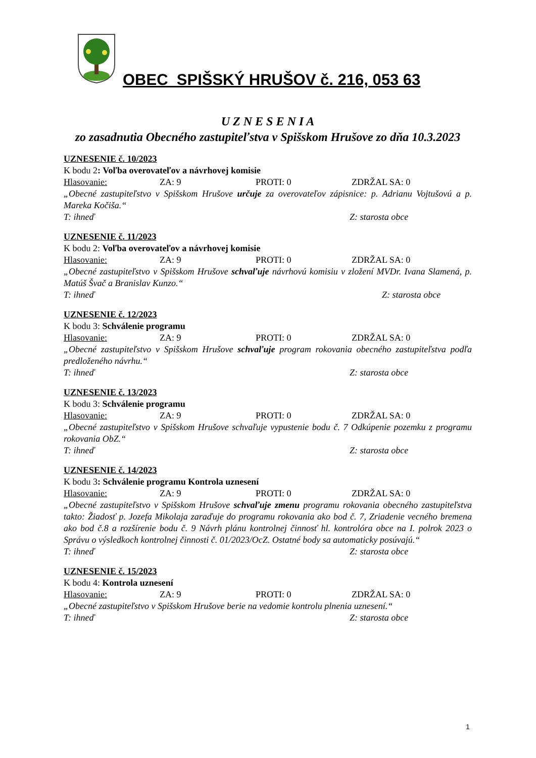OBEC SPIŠSKÝ HRUŠOV č. 216, 053 63
U Z N E S E N I A
zo zasadnutia Obecného zastupiteľstva v Spišskom Hrušove zo dňa 10.3.2023
UZNESENIE č. 10/2023
K bodu 2: Voľba overovateľov a návrhovej komisie
Hlasovanie: ZA: 9 PROTI: 0 ZDRŽAL SA: 0
„Obecné zastupiteľstvo v Spišskom Hrušove určuje za overovateľov zápisnice: p. Adrianu Vojtušovú a p. Mareka Kočiša.“
T: ihneď Z: starosta obce
UZNESENIE č. 11/2023
K bodu 2: Voľba overovateľov a návrhovej komisie
Hlasovanie: ZA: 9 PROTI: 0 ZDRŽAL SA: 0
„Obecné zastupiteľstvo v Spišskom Hrušove schvaľuje návrhovú komisiu v zložení MVDr. Ivana Slamená, p. Matúš Švač a Branislav Kunzo.“
T: ihneď Z: starosta obce
UZNESENIE č. 12/2023
K bodu 3: Schválenie programu
Hlasovanie: ZA: 9 PROTI: 0 ZDRŽAL SA: 0
„Obecné zastupiteľstvo v Spišskom Hrušove schvaľuje program rokovania obecného zastupiteľstva podľa predloženého návrhu.“
T: ihneď Z: starosta obce
UZNESENIE č. 13/2023
K bodu 3: Schválenie programu
Hlasovanie: ZA: 9 PROTI: 0 ZDRŽAL SA: 0
„Obecné zastupiteľstvo v Spišskom Hrušove schvaľuje vypustenie bodu č. 7 Odkúpenie pozemku z programu rokovania ObZ.“
T: ihneď Z: starosta obce
UZNESENIE č. 14/2023
K bodu 3: Schválenie programu Kontrola uznesení
Hlasovanie: ZA: 9 PROTI: 0 ZDRŽAL SA: 0
„Obecné zastupiteľstvo v Spišskom Hrušove schvaľuje zmenu programu rokovania obecného zastupiteľstva takto: Žiadosť p. Jozefa Mikolaja zaraďuje do programu rokovania ako bod č. 7, Zriadenie vecného bremena ako bod č.8 a rozšírenie bodu č. 9 Návrh plánu kontrolnej činnosť hl. kontrolóra obce na I. polrok 2023 o Správu o výsledkoch kontrolnej činnosti č. 01/2023/OcZ. Ostatné body sa automaticky posúvajú.“
T: ihneď Z: starosta obce
UZNESENIE č. 15/2023
K bodu 4: Kontrola uznesení
Hlasovanie: ZA: 9 PROTI: 0 ZDRŽAL SA: 0
„Obecné zastupiteľstvo v Spišskom Hrušove berie na vedomie kontrolu plnenia uznesení.“
T: ihneď Z: starosta obce
1